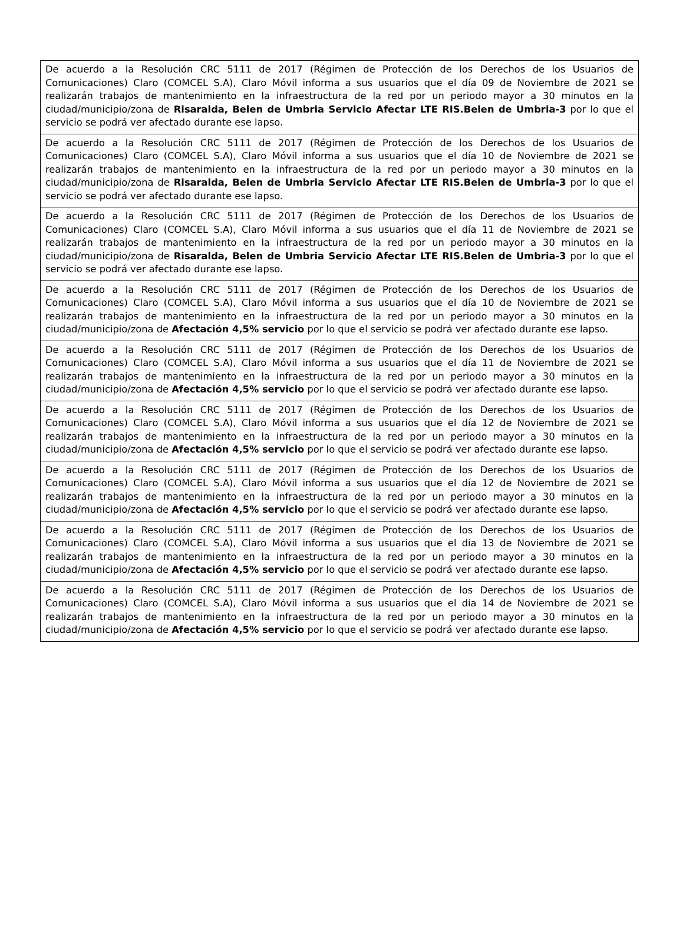| De acuerdo a la Resolución CRC 5111 de 2017 (Régimen de Protección de los Derechos de los Usuarios de Comunicaciones) Claro (COMCEL S.A), Claro Móvil informa a sus usuarios que el día 09 de Noviembre de 2021 se realizarán trabajos de mantenimiento en la infraestructura de la red por un periodo mayor a 30 minutos en la ciudad/municipio/zona de Risaralda, Belen de Umbria Servicio Afectar LTE RIS.Belen de Umbria-3 por lo que el servicio se podrá ver afectado durante ese lapso. |
| De acuerdo a la Resolución CRC 5111 de 2017 (Régimen de Protección de los Derechos de los Usuarios de Comunicaciones) Claro (COMCEL S.A), Claro Móvil informa a sus usuarios que el día 10 de Noviembre de 2021 se realizarán trabajos de mantenimiento en la infraestructura de la red por un periodo mayor a 30 minutos en la ciudad/municipio/zona de Risaralda, Belen de Umbria Servicio Afectar LTE RIS.Belen de Umbria-3 por lo que el servicio se podrá ver afectado durante ese lapso. |
| De acuerdo a la Resolución CRC 5111 de 2017 (Régimen de Protección de los Derechos de los Usuarios de Comunicaciones) Claro (COMCEL S.A), Claro Móvil informa a sus usuarios que el día 11 de Noviembre de 2021 se realizarán trabajos de mantenimiento en la infraestructura de la red por un periodo mayor a 30 minutos en la ciudad/municipio/zona de Risaralda, Belen de Umbria Servicio Afectar LTE RIS.Belen de Umbria-3 por lo que el servicio se podrá ver afectado durante ese lapso. |
| De acuerdo a la Resolución CRC 5111 de 2017 (Régimen de Protección de los Derechos de los Usuarios de Comunicaciones) Claro (COMCEL S.A), Claro Móvil informa a sus usuarios que el día 10 de Noviembre de 2021 se realizarán trabajos de mantenimiento en la infraestructura de la red por un periodo mayor a 30 minutos en la ciudad/municipio/zona de Afectación 4,5% servicio por lo que el servicio se podrá ver afectado durante ese lapso. |
| De acuerdo a la Resolución CRC 5111 de 2017 (Régimen de Protección de los Derechos de los Usuarios de Comunicaciones) Claro (COMCEL S.A), Claro Móvil informa a sus usuarios que el día 11 de Noviembre de 2021 se realizarán trabajos de mantenimiento en la infraestructura de la red por un periodo mayor a 30 minutos en la ciudad/municipio/zona de Afectación 4,5% servicio por lo que el servicio se podrá ver afectado durante ese lapso. |
| De acuerdo a la Resolución CRC 5111 de 2017 (Régimen de Protección de los Derechos de los Usuarios de Comunicaciones) Claro (COMCEL S.A), Claro Móvil informa a sus usuarios que el día 12 de Noviembre de 2021 se realizarán trabajos de mantenimiento en la infraestructura de la red por un periodo mayor a 30 minutos en la ciudad/municipio/zona de Afectación 4,5% servicio por lo que el servicio se podrá ver afectado durante ese lapso. |
| De acuerdo a la Resolución CRC 5111 de 2017 (Régimen de Protección de los Derechos de los Usuarios de Comunicaciones) Claro (COMCEL S.A), Claro Móvil informa a sus usuarios que el día 12 de Noviembre de 2021 se realizarán trabajos de mantenimiento en la infraestructura de la red por un periodo mayor a 30 minutos en la ciudad/municipio/zona de Afectación 4,5% servicio por lo que el servicio se podrá ver afectado durante ese lapso. |
| De acuerdo a la Resolución CRC 5111 de 2017 (Régimen de Protección de los Derechos de los Usuarios de Comunicaciones) Claro (COMCEL S.A), Claro Móvil informa a sus usuarios que el día 13 de Noviembre de 2021 se realizarán trabajos de mantenimiento en la infraestructura de la red por un periodo mayor a 30 minutos en la ciudad/municipio/zona de Afectación 4,5% servicio por lo que el servicio se podrá ver afectado durante ese lapso. |
| De acuerdo a la Resolución CRC 5111 de 2017 (Régimen de Protección de los Derechos de los Usuarios de Comunicaciones) Claro (COMCEL S.A), Claro Móvil informa a sus usuarios que el día 14 de Noviembre de 2021 se realizarán trabajos de mantenimiento en la infraestructura de la red por un periodo mayor a 30 minutos en la ciudad/municipio/zona de Afectación 4,5% servicio por lo que el servicio se podrá ver afectado durante ese lapso. |